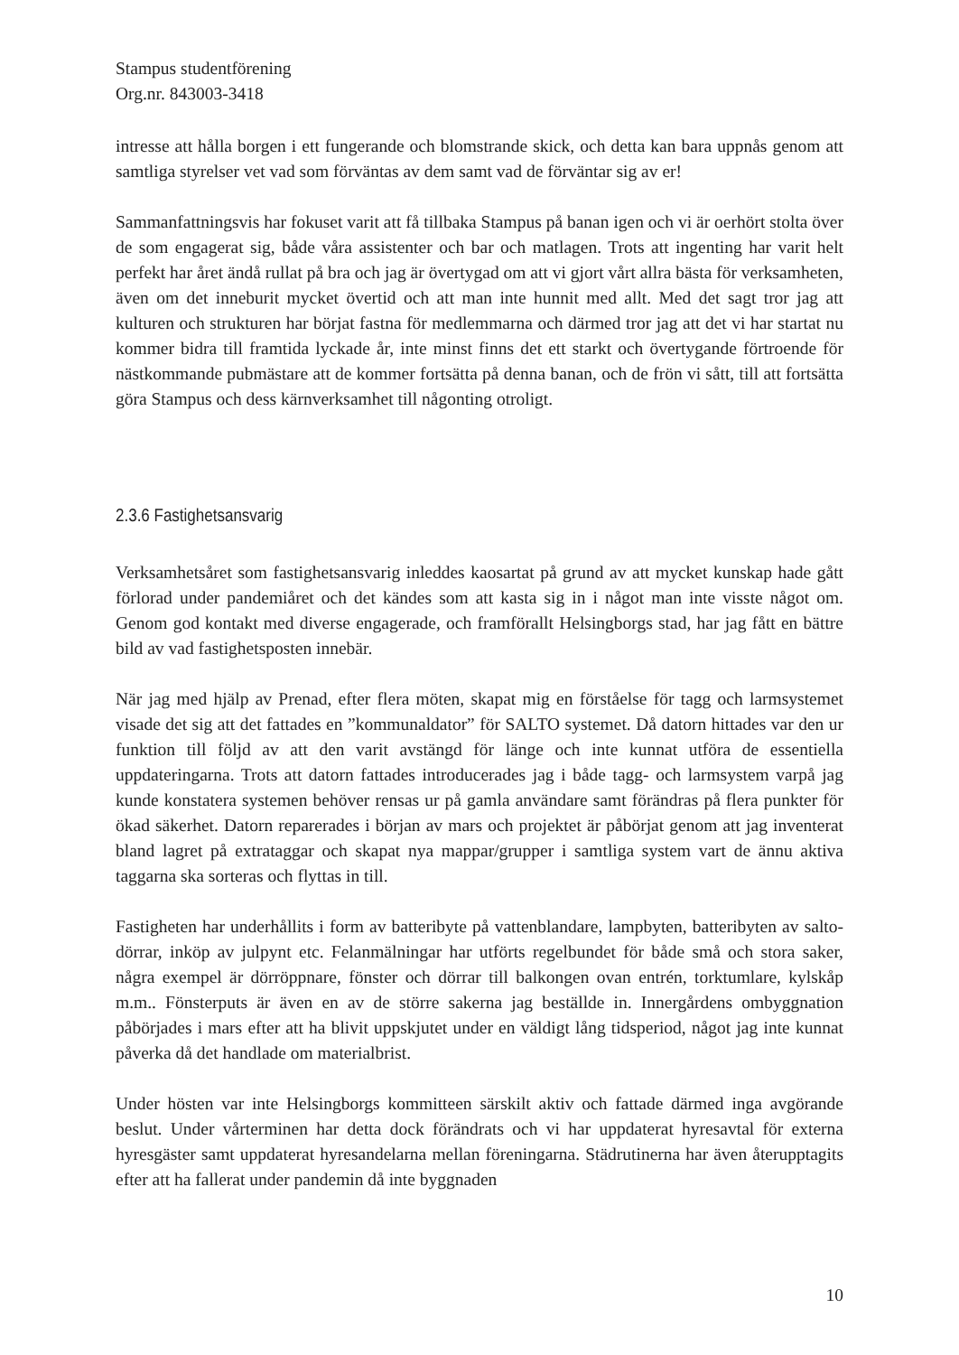Stampus studentförening
Org.nr. 843003-3418
intresse att hålla borgen i ett fungerande och blomstrande skick, och detta kan bara uppnås genom att samtliga styrelser vet vad som förväntas av dem samt vad de förväntar sig av er!
Sammanfattningsvis har fokuset varit att få tillbaka Stampus på banan igen och vi är oerhört stolta över de som engagerat sig, både våra assistenter och bar och matlagen. Trots att ingenting har varit helt perfekt har året ändå rullat på bra och jag är övertygad om att vi gjort vårt allra bästa för verksamheten, även om det inneburit mycket övertid och att man inte hunnit med allt. Med det sagt tror jag att kulturen och strukturen har börjat fastna för medlemmarna och därmed tror jag att det vi har startat nu kommer bidra till framtida lyckade år, inte minst finns det ett starkt och övertygande förtroende för nästkommande pubmästare att de kommer fortsätta på denna banan, och de frön vi sått, till att fortsätta göra Stampus och dess kärnverksamhet till någonting otroligt.
2.3.6 Fastighetsansvarig
Verksamhetsåret som fastighetsansvarig inleddes kaosartat på grund av att mycket kunskap hade gått förlorad under pandemiåret och det kändes som att kasta sig in i något man inte visste något om. Genom god kontakt med diverse engagerade, och framförallt Helsingborgs stad, har jag fått en bättre bild av vad fastighetsposten innebär.
När jag med hjälp av Prenad, efter flera möten, skapat mig en förståelse för tagg och larmsystemet visade det sig att det fattades en ”kommunaldator” för SALTO systemet. Då datorn hittades var den ur funktion till följd av att den varit avstängd för länge och inte kunnat utföra de essentiella uppdateringarna. Trots att datorn fattades introducerades jag i både tagg- och larmsystem varpå jag kunde konstatera systemen behöver rensas ur på gamla användare samt förändras på flera punkter för ökad säkerhet. Datorn reparerades i början av mars och projektet är påbörjat genom att jag inventerat bland lagret på extrataggar och skapat nya mappar/grupper i samtliga system vart de ännu aktiva taggarna ska sorteras och flyttas in till.
Fastigheten har underhållits i form av batteribyte på vattenblandare, lampbyten, batteribyten av salto-dörrar, inköp av julpynt etc. Felanmälningar har utförts regelbundet för både små och stora saker, några exempel är dörröppnare, fönster och dörrar till balkongen ovan entrén, torktumlare, kylskåp m.m.. Fönsterputs är även en av de större sakerna jag beställde in. Innergårdens ombyggnation påbörjades i mars efter att ha blivit uppskjutet under en väldigt lång tidsperiod, något jag inte kunnat påverka då det handlade om materialbrist.
Under hösten var inte Helsingborgs kommitteen särskilt aktiv och fattade därmed inga avgörande beslut. Under vårterminen har detta dock förändrats och vi har uppdaterat hyresavtal för externa hyresgäster samt uppdaterat hyresandelarna mellan föreningarna. Städrutinerna har även återupptagits efter att ha fallerat under pandemin då inte byggnaden
10